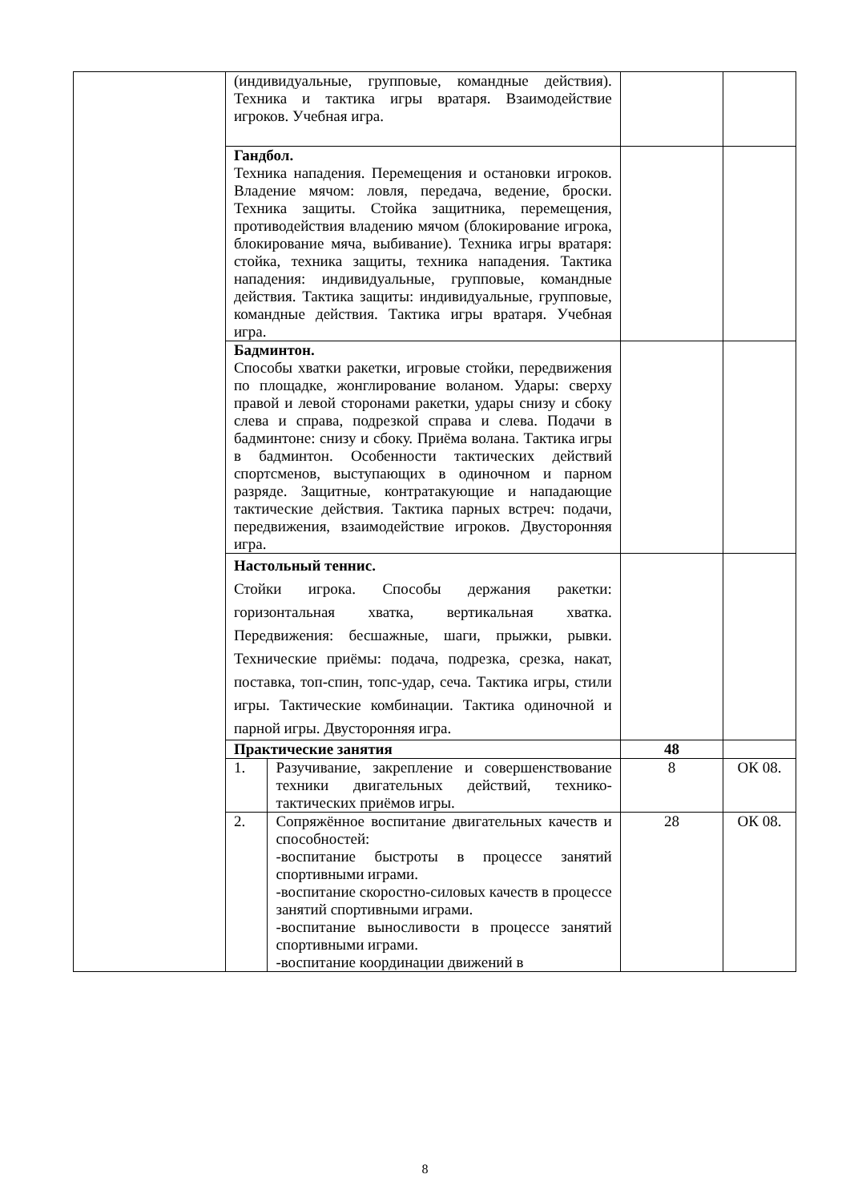| | (индивидуальные, групповые, командные действия). Техника и тактика игры вратаря. Взаимодействие игроков. Учебная игра. | | | |
| | Гандбол. Техника нападения. Перемещения и остановки игроков. Владение мячом: ловля, передача, ведение, броски. Техника защиты. Стойка защитника, перемещения, противодействия владению мячом (блокирование игрока, блокирование мяча, выбивание). Техника игры вратаря: стойка, техника защиты, техника нападения. Тактика нападения: индивидуальные, групповые, командные действия. Тактика защиты: индивидуальные, групповые, командные действия. Тактика игры вратаря. Учебная игра. | | | |
| | Бадминтон. Способы хватки ракетки, игровые стойки, передвижения по площадке, жонглирование воланом. Удары: сверху правой и левой сторонами ракетки, удары снизу и сбоку слева и справа, подрезкой справа и слева. Подачи в бадминтоне: снизу и сбоку. Приёма волана. Тактика игры в бадминтон. Особенности тактических действий спортсменов, выступающих в одиночном и парном разряде. Защитные, контратакующие и нападающие тактические действия. Тактика парных встреч: подачи, передвижения, взаимодействие игроков. Двусторонняя игра. | | | |
| | Настольный теннис. Стойки игрока. Способы держания ракетки: горизонтальная хватка, вертикальная хватка. Передвижения: бесшажные, шаги, прыжки, рывки. Технические приёмы: подача, подрезка, срезка, накат, поставка, топ-спин, топс-удар, сеча. Тактика игры, стили игры. Тактические комбинации. Тактика одиночной и парной игры. Двусторонняя игра. | | | |
| | Практические занятия | | 48 | |
| | 1. | Разучивание, закрепление и совершенствование техники двигательных действий, технико-тактических приёмов игры. | 8 | ОК 08. |
| | 2. | Сопряжённое воспитание двигательных качеств и способностей: -воспитание быстроты в процессе занятий спортивными играми. -воспитание скоростно-силовых качеств в процессе занятий спортивными играми. -воспитание выносливости в процессе занятий спортивными играми. -воспитание координации движений в | 28 | ОК 08. |
8